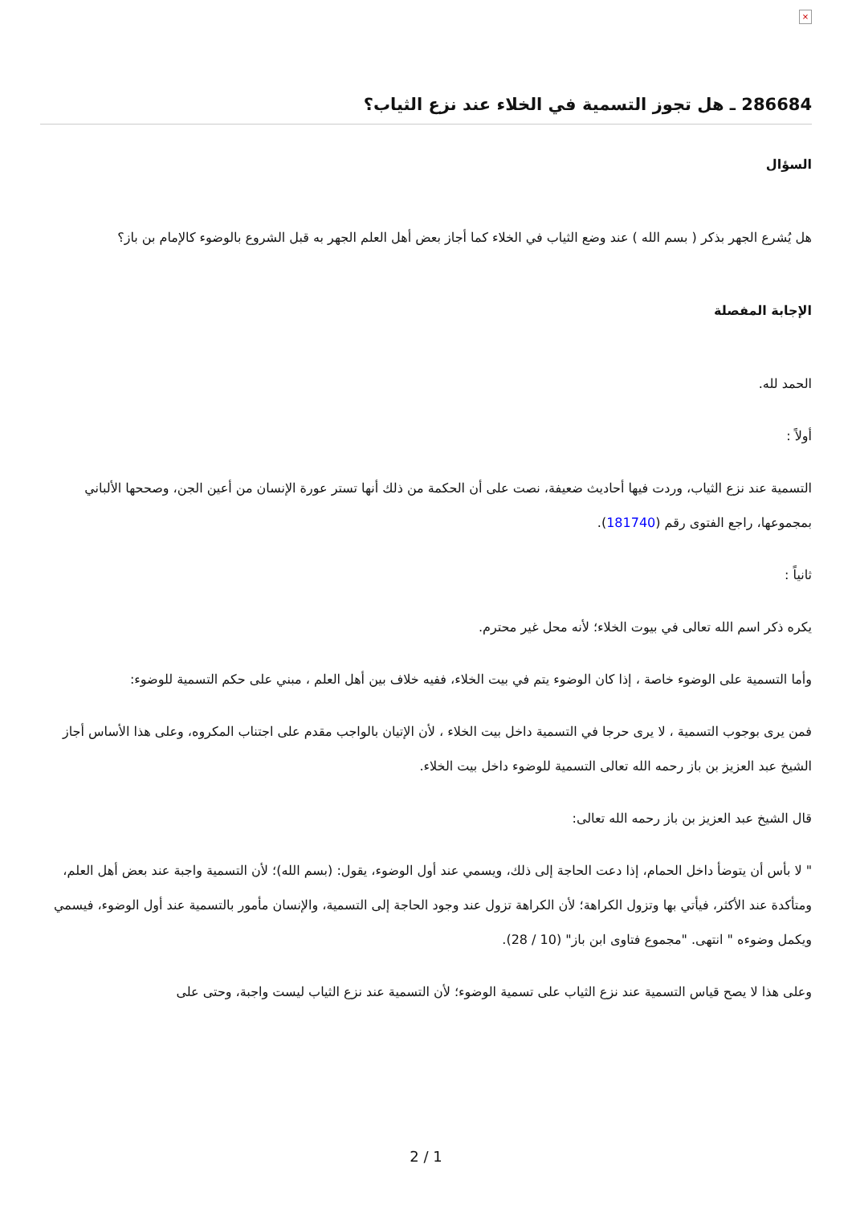×
286684 ـ هل تجوز التسمية في الخلاء عند نزع الثياب؟
السؤال
هل يُشرع الجهر بذكر ( بسم الله ) عند وضع الثياب في الخلاء كما أجاز بعض أهل العلم الجهر به قبل الشروع بالوضوء كالإمام بن باز؟
الإجابة المفصلة
الحمد لله.
أولاً :
التسمية عند نزع الثياب، وردت فيها أحاديث ضعيفة، نصت على أن الحكمة من ذلك أنها تستر عورة الإنسان من أعين الجن، وصححها الألباني بمجموعها، راجع الفتوى رقم (181740).
ثانياً :
يكره ذكر اسم الله تعالى في بيوت الخلاء؛ لأنه محل غير محترم.
وأما التسمية على الوضوء خاصة ، إذا كان الوضوء يتم في بيت الخلاء، ففيه خلاف بين أهل العلم ، مبني على حكم التسمية للوضوء:
فمن يرى بوجوب التسمية ، لا يرى حرجا في التسمية داخل بيت الخلاء ، لأن الإتيان بالواجب مقدم على اجتناب المكروه، وعلى هذا الأساس أجاز الشيخ عبد العزيز بن باز رحمه الله تعالى التسمية للوضوء داخل بيت الخلاء.
قال الشيخ عبد العزيز بن باز رحمه الله تعالى:
" لا بأس أن يتوضأ داخل الحمام، إذا دعت الحاجة إلى ذلك، ويسمي عند أول الوضوء، يقول: (بسم الله)؛ لأن التسمية واجبة عند بعض أهل العلم، ومتأكدة عند الأكثر، فيأتي بها وتزول الكراهة؛ لأن الكراهة تزول عند وجود الحاجة إلى التسمية، والإنسان مأمور بالتسمية عند أول الوضوء، فيسمي ويكمل وضوءه " انتهى. "مجموع فتاوى ابن باز" (10 / 28).
وعلى هذا لا يصح قياس التسمية عند نزع الثياب على تسمية الوضوء؛ لأن التسمية عند نزع الثياب ليست واجبة، وحتى على
2 / 1